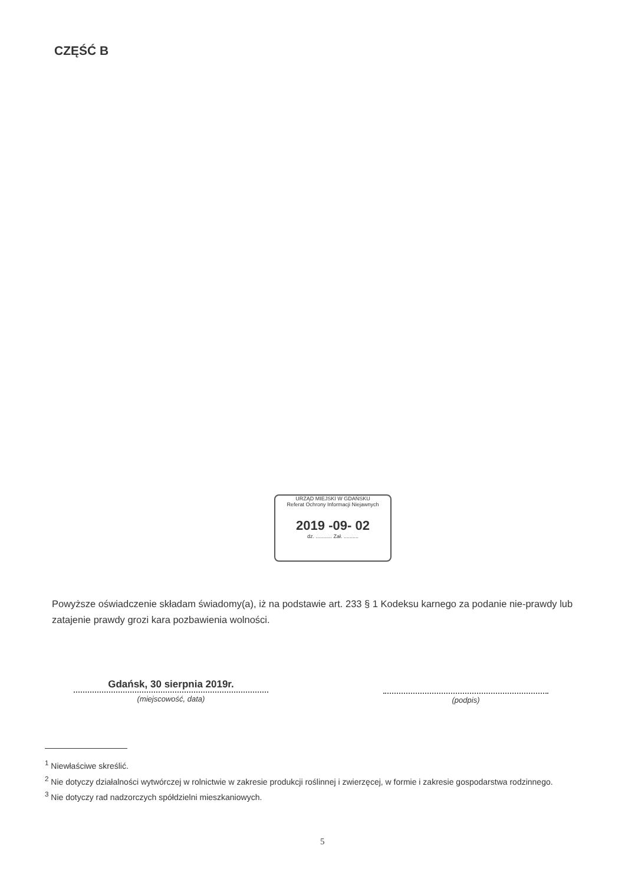CZĘŚĆ B
URZĄD MIEJSKI W GDAŃSKU
Referat Ochrony Informacji Niejawnych
2019 -09- 02
dz. ........... Zał. ..........
Powyższe oświadczenie składam świadomy(a), iż na podstawie art. 233 § 1 Kodeksu karnego za podanie nie-prawdy lub zatajenie prawdy grozi kara pozbawienia wolności.
Gdańsk, 30 sierpnia 2019r.
(miejscowość, data)
(podpis)
<sup>1</sup> Niewłaściwe skreślić.
<sup>2</sup> Nie dotyczy działalności wytwórczej w rolnictwie w zakresie produkcji roślinnej i zwierzęcej, w formie i zakresie gospodarstwa rodzinnego.
<sup>3</sup> Nie dotyczy rad nadzorczych spółdzielni mieszkaniowych.
5